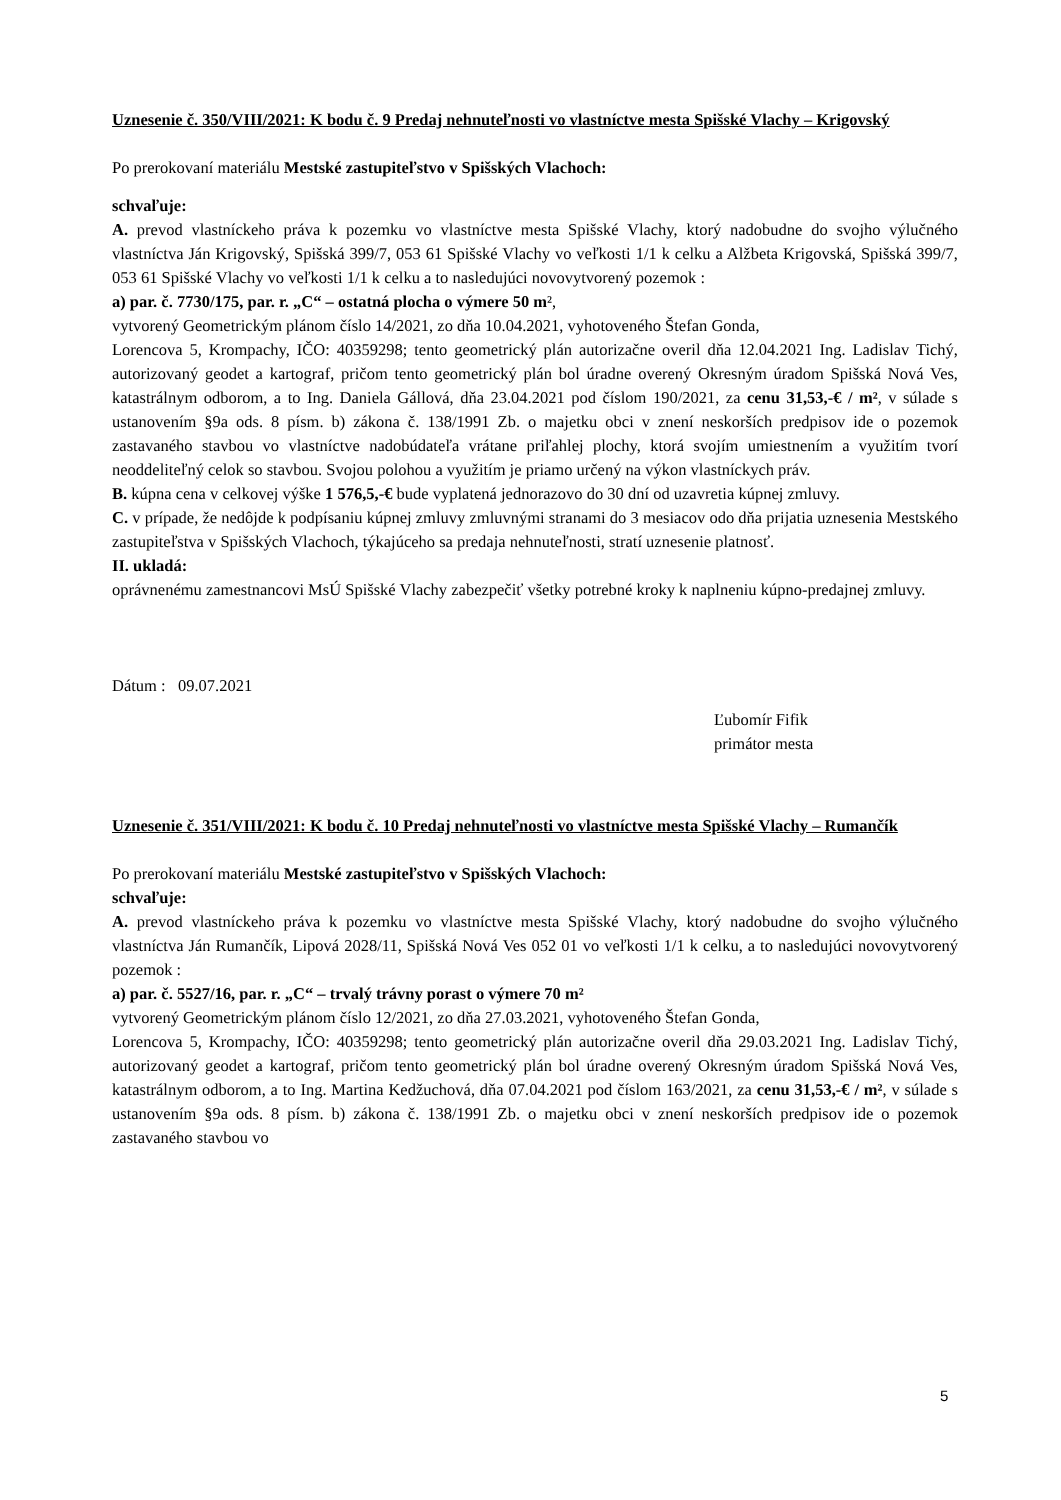Uznesenie č. 350/VIII/2021: K bodu č. 9 Predaj nehnuteľnosti vo vlastníctve mesta Spišské Vlachy – Krigovský
Po prerokovaní materiálu Mestské zastupiteľstvo v Spišských Vlachoch:
schvaľuje:
A. prevod vlastníckeho práva k pozemku vo vlastníctve mesta Spišské Vlachy, ktorý nadobudne do svojho výlučného vlastníctva Ján Krigovský, Spišská 399/7, 053 61 Spišské Vlachy vo veľkosti 1/1 k celku a Alžbeta Krigovská, Spišská 399/7, 053 61 Spišské Vlachy vo veľkosti 1/1 k celku a to nasledujúci novovytvorený pozemok :
a) par. č. 7730/175, par. r. „C“ – ostatná plocha o výmere 50 m²,
vytvorený Geometrickým plánom číslo 14/2021, zo dňa 10.04.2021, vyhotoveného Štefan Gonda,
Lorencova 5, Krompachy, IČO: 40359298; tento geometrický plán autorizačne overil dňa 12.04.2021 Ing. Ladislav Tichý, autorizovaný geodet a kartograf, pričom tento geometrický plán bol úradne overený Okresným úradom Spišská Nová Ves, katastrálnym odborom, a to Ing. Daniela Gállová, dňa 23.04.2021 pod číslom 190/2021, za cenu 31,53,-€ / m², v súlade s ustanovením §9a ods. 8 písm. b) zákona č. 138/1991 Zb. o majetku obci v znení neskorších predpisov ide o pozemok zastavaného stavbou vo vlastníctve nadobúdateľa vrátane priľahlej plochy, ktorá svojím umiestnením a využitím tvorí neoddeliteľný celok so stavbou. Svojou polohou a využitím je priamo určený na výkon vlastníckych práv.
B. kúpna cena v celkovej výške 1 576,5,-€ bude vyplatená jednorazovo do 30 dní od uzavretia kúpnej zmluvy.
C. v prípade, že nedôjde k podpísaniu kúpnej zmluvy zmluvnými stranami do 3 mesiacov odo dňa prijatia uznesenia Mestského zastupiteľstva v Spišských Vlachoch, týkajúceho sa predaja nehnuteľnosti, stratí uznesenie platnosť.
II. ukladá:
oprávnenému zamestnancovi MsÚ Spišské Vlachy zabezpečiť všetky potrebné kroky k naplneniu kúpno-predajnej zmluvy.
Dátum : 09.07.2021
Ľubomír Fifik
primátor mesta
Uznesenie č. 351/VIII/2021: K bodu č. 10 Predaj nehnuteľnosti vo vlastníctve mesta Spišské Vlachy – Rumančík
Po prerokovaní materiálu Mestské zastupiteľstvo v Spišských Vlachoch:
schvaľuje:
A. prevod vlastníckeho práva k pozemku vo vlastníctve mesta Spišské Vlachy, ktorý nadobudne do svojho výlučného vlastníctva Ján Rumančík, Lipová 2028/11, Spišská Nová Ves 052 01 vo veľkosti 1/1 k celku, a to nasledujúci novovytvorený pozemok :
a) par. č. 5527/16, par. r. „C“ – trvalý trávny porast o výmere 70 m²
vytvorený Geometrickým plánom číslo 12/2021, zo dňa 27.03.2021, vyhotoveného Štefan Gonda,
Lorencova 5, Krompachy, IČO: 40359298; tento geometrický plán autorizačne overil dňa 29.03.2021 Ing. Ladislav Tichý, autorizovaný geodet a kartograf, pričom tento geometrický plán bol úradne overený Okresným úradom Spišská Nová Ves, katastrálnym odborom, a to Ing. Martina Kedžuchová, dňa 07.04.2021 pod číslom 163/2021, za cenu 31,53,-€ / m², v súlade s ustanovením §9a ods. 8 písm. b) zákona č. 138/1991 Zb. o majetku obci v znení neskorších predpisov ide o pozemok zastavaného stavbou vo
5